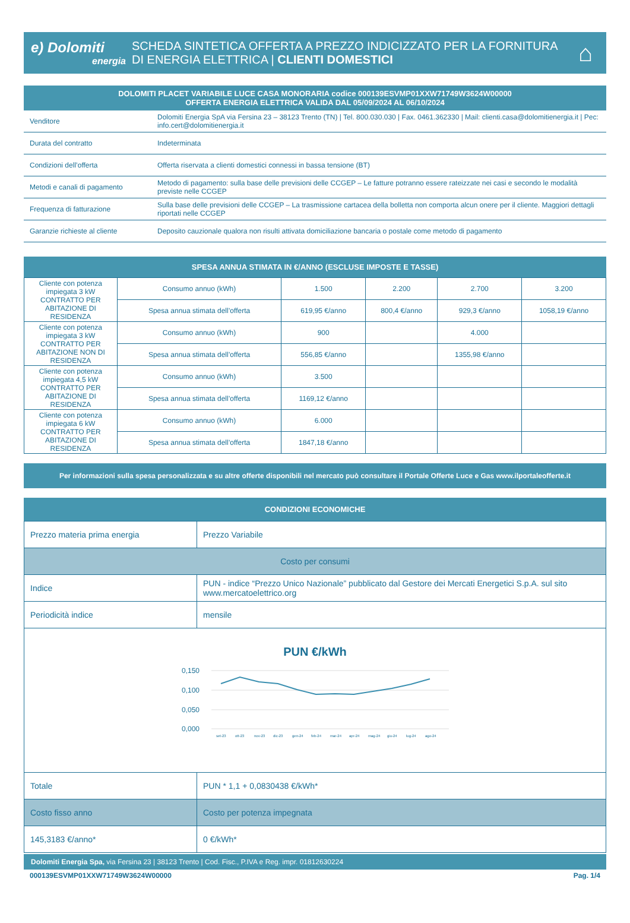e) Dolomiti
energia
SCHEDA SINTETICA OFFERTA A PREZZO INDICIZZATO PER LA FORNITURA DI ENERGIA ELETTRICA | CLIENTI DOMESTICI
⌂
DOLOMITI PLACET VARIABILE LUCE CASA MONORARIA codice 000139ESVMP01XXW71749W3624W00000
OFFERTA ENERGIA ELETTRICA VALIDA DAL 05/09/2024 AL 06/10/2024
| Venditore | Dolomiti Energia SpA via Fersina 23 – 38123 Trento (TN) / Tel. 800.030.030 / Fax. 0461.362330 / Mail: clienti.casa@dolomitienergia.it / Pec: info.cert@dolomitienergia.it |
| Durata del contratto | Indeterminata |
| Condizioni dell’offerta | Offerta riservata a clienti domestici connessi in bassa tensione (BT) |
| Metodi e canali di pagamento | Metodo di pagamento: sulla base delle previsioni delle CCGEP – Le fatture potranno essere rateizzate nei casi e secondo le modalità previste nelle CCGEP |
| Frequenza di fatturazione | Sulla base delle previsioni delle CCGEP – La trasmissione cartacea della bolletta non comporta alcun onere per il cliente. Maggiori dettagli riportati nelle CCGEP |
| Garanzie richieste al cliente | Deposito cauzionale qualora non risulti attivata domiciliazione bancaria o postale come metodo di pagamento |
SPESA ANNUA STIMATA IN €/ANNO (ESCLUSE IMPOSTE E TASSE)
| Cliente con potenza impiegata 3 kW CONTRATTO PER ABITAZIONE DI RESIDENZA | Consumo annuo (kWh) | 1.500 | 2.200 | 2.700 | 3.200 |
| | Spesa annua stimata dell’offerta | 619,95 €/anno | 800,4 €/anno | 929,3 €/anno | 1058,19 €/anno |
| Cliente con potenza impiegata 3 kW CONTRATTO PER ABITAZIONE NON DI RESIDENZA | Consumo annuo (kWh) | 900 | | 4.000 | |
| | Spesa annua stimata dell’offerta | 556,85 €/anno | | 1355,98 €/anno | |
| Cliente con potenza impiegata 4,5 kW CONTRATTO PER ABITAZIONE DI RESIDENZA | Consumo annuo (kWh) | 3.500 | | | |
| | Spesa annua stimata dell’offerta | 1169,12 €/anno | | | |
| Cliente con potenza impiegata 6 kW CONTRATTO PER ABITAZIONE DI RESIDENZA | Consumo annuo (kWh) | 6.000 | | | |
| | Spesa annua stimata dell’offerta | 1847,18 €/anno | | | |
Per informazioni sulla spesa personalizzata e su altre offerte disponibili nel mercato può consultare il Portale Offerte Luce e Gas www.ilportaleofferte.it
CONDIZIONI ECONOMICHE
| Prezzo materia prima energia | Prezzo Variabile |
| Costo per consumi | |
| Indice | PUN - indice “Prezzo Unico Nazionale” pubblicato dal Gestore dei Mercati Energetici S.p.A. sul sito www.mercatoelettrico.org |
| Periodicità indice | mensile |
| PUN €/kWh 0,150 0,100 0,050 0,000 set-23 ott-23 nov-23 dic-23 gen-24 feb-24 mar-24 apr-24 mag-24 giu-24 lug-24 ago-24 | |
| Totale | PUN * 1,1 + 0,0830438 €/kWh* |
| Costo fisso anno | Costo per potenza impegnata |
| 145,3183 €/anno* | 0 €/kWh* |
Dolomiti Energia Spa, via Fersina 23 | 38123 Trento | Cod. Fisc., P.IVA e Reg. impr. 01812630224
000139ESVMP01XXW71749W3624W00000 Pag. 1/4